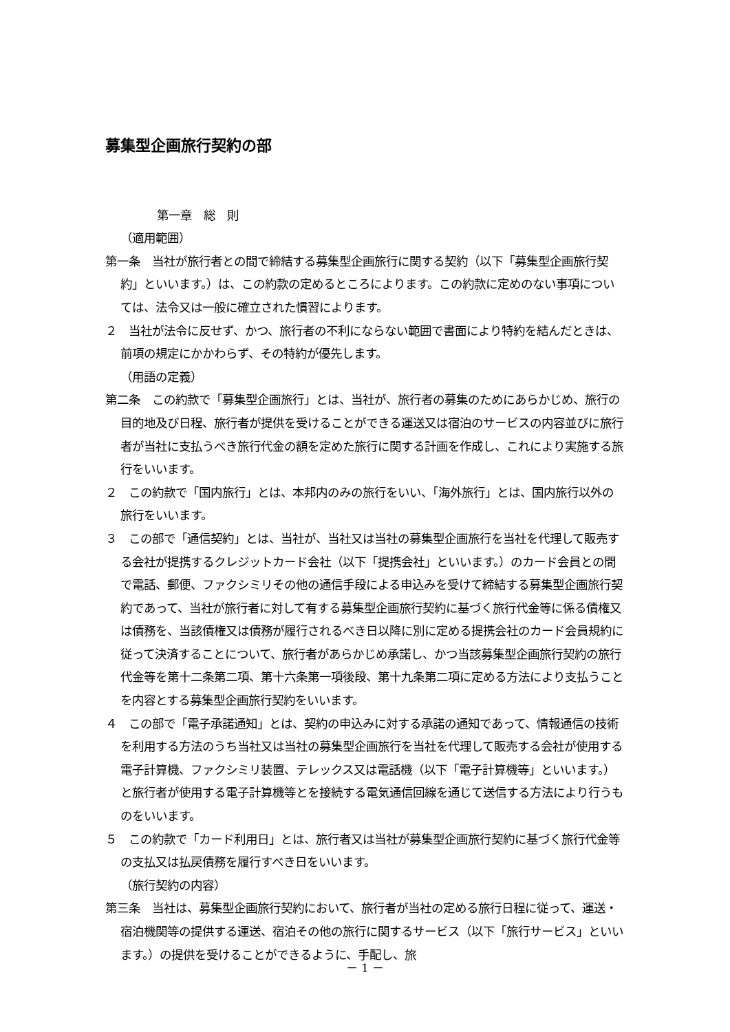募集型企画旅行契約の部
第一章　総　則
（適用範囲）
第一条　当社が旅行者との間で締結する募集型企画旅行に関する契約（以下「募集型企画旅行契約」といいます。）は、この約款の定めるところによります。この約款に定めのない事項については、法令又は一般に確立された慣習によります。
２　当社が法令に反せず、かつ、旅行者の不利にならない範囲で書面により特約を結んだときは、前項の規定にかかわらず、その特約が優先します。
（用語の定義）
第二条　この約款で「募集型企画旅行」とは、当社が、旅行者の募集のためにあらかじめ、旅行の目的地及び日程、旅行者が提供を受けることができる運送又は宿泊のサービスの内容並びに旅行者が当社に支払うべき旅行代金の額を定めた旅行に関する計画を作成し、これにより実施する旅行をいいます。
２　この約款で「国内旅行」とは、本邦内のみの旅行をいい、「海外旅行」とは、国内旅行以外の旅行をいいます。
３　この部で「通信契約」とは、当社が、当社又は当社の募集型企画旅行を当社を代理して販売する会社が提携するクレジットカード会社（以下「提携会社」といいます。）のカード会員との間で電話、郵便、ファクシミリその他の通信手段による申込みを受けて締結する募集型企画旅行契約であって、当社が旅行者に対して有する募集型企画旅行契約に基づく旅行代金等に係る債権又は債務を、当該債権又は債務が履行されるべき日以降に別に定める提携会社のカード会員規約に従って決済することについて、旅行者があらかじめ承諾し、かつ当該募集型企画旅行契約の旅行代金等を第十二条第二項、第十六条第一項後段、第十九条第二項に定める方法により支払うことを内容とする募集型企画旅行契約をいいます。
４　この部で「電子承諾通知」とは、契約の申込みに対する承諾の通知であって、情報通信の技術を利用する方法のうち当社又は当社の募集型企画旅行を当社を代理して販売する会社が使用する電子計算機、ファクシミリ装置、テレックス又は電話機（以下「電子計算機等」といいます。）と旅行者が使用する電子計算機等とを接続する電気通信回線を通じて送信する方法により行うものをいいます。
５　この約款で「カード利用日」とは、旅行者又は当社が募集型企画旅行契約に基づく旅行代金等の支払又は払戻債務を履行すべき日をいいます。
（旅行契約の内容）
第三条　当社は、募集型企画旅行契約において、旅行者が当社の定める旅行日程に従って、運送・宿泊機関等の提供する運送、宿泊その他の旅行に関するサービス（以下「旅行サービス」といいます。）の提供を受けることができるように、手配し、旅
－ 1 －